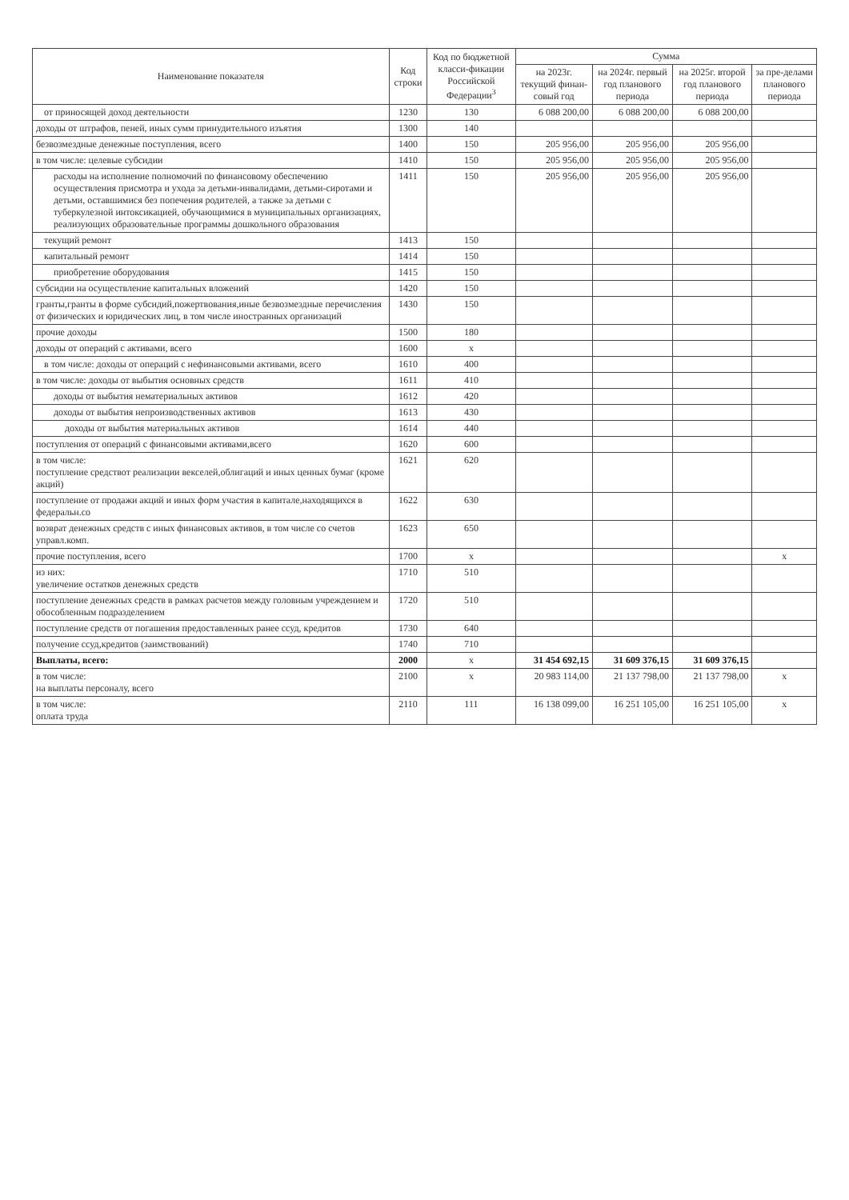| Наименование показателя | Код строки | Код по бюджетной класси-фикации Российской Федерации<sup>3</sup> | Сумма | | | |
| --- | --- | --- | --- | --- | --- | --- |
| | | | на 2023г. текущий финан-совый год | на 2024г. первый год планового периода | на 2025г. второй год планового периода | за пре-делами планового периода |
| от приносящей доход деятельности | 1230 | 130 | 6 088 200,00 | 6 088 200,00 | 6 088 200,00 | |
| доходы от штрафов, пеней, иных сумм принудительного изъятия | 1300 | 140 | | | | |
| безвозмездные денежные поступления, всего | 1400 | 150 | 205 956,00 | 205 956,00 | 205 956,00 | |
| в том числе: целевые субсидии | 1410 | 150 | 205 956,00 | 205 956,00 | 205 956,00 | |
| расходы на исполнение полномочий по финансовому обеспечению осуществления присмотра и ухода за детьми-инвалидами, детьми-сиротами и детьми, оставшимися без попечения родителей, а также за детьми с туберкулезной интоксикацией, обучающимися в муниципальных организациях, реализующих образовательные программы дошкольного образования | 1411 | 150 | 205 956,00 | 205 956,00 | 205 956,00 | |
| текущий ремонт | 1413 | 150 | | | | |
| капитальный ремонт | 1414 | 150 | | | | |
| приобретение оборудования | 1415 | 150 | | | | |
| субсидии на осуществление капитальных вложений | 1420 | 150 | | | | |
| гранты,гранты в форме субсидий,пожертвования,иные безвозмездные перечисления от физических и юридических лиц, в том числе иностранных организаций | 1430 | 150 | | | | |
| прочие доходы | 1500 | 180 | | | | |
| доходы от операций с активами, всего | 1600 | x | | | | |
| в том числе: доходы от операций с нефинансовыми активами, всего | 1610 | 400 | | | | |
| в том числе: доходы от выбытия основных средств | 1611 | 410 | | | | |
| доходы от выбытия нематериальных активов | 1612 | 420 | | | | |
| доходы от выбытия непроизводственных активов | 1613 | 430 | | | | |
| доходы от выбытия материальных активов | 1614 | 440 | | | | |
| поступления от операций с финансовыми активами,всего | 1620 | 600 | | | | |
| в том числе: поступление средствот реализации векселей,облигаций и иных ценных бумаг (кроме акций) | 1621 | 620 | | | | |
| поступление от продажи акций и иных форм участия в капитале,находящихся в федеральн.со | 1622 | 630 | | | | |
| возврат денежных средств с иных финансовых активов, в том числе со счетов управл.комп. | 1623 | 650 | | | | |
| прочие поступления, всего | 1700 | x | | | | x |
| из них: увеличение остатков денежных средств | 1710 | 510 | | | | |
| поступление денежных средств в рамках расчетов между головным учреждением и обособленным подразделением | 1720 | 510 | | | | |
| поступление средств от погашения предоставленных ранее ссуд, кредитов | 1730 | 640 | | | | |
| получение ссуд,кредитов (заимствований) | 1740 | 710 | | | | |
| Выплаты, всего: | 2000 | x | 31 454 692,15 | 31 609 376,15 | 31 609 376,15 | |
| в том числе: на выплаты персоналу, всего | 2100 | x | 20 983 114,00 | 21 137 798,00 | 21 137 798,00 | x |
| в том числе: оплата труда | 2110 | 111 | 16 138 099,00 | 16 251 105,00 | 16 251 105,00 | x |